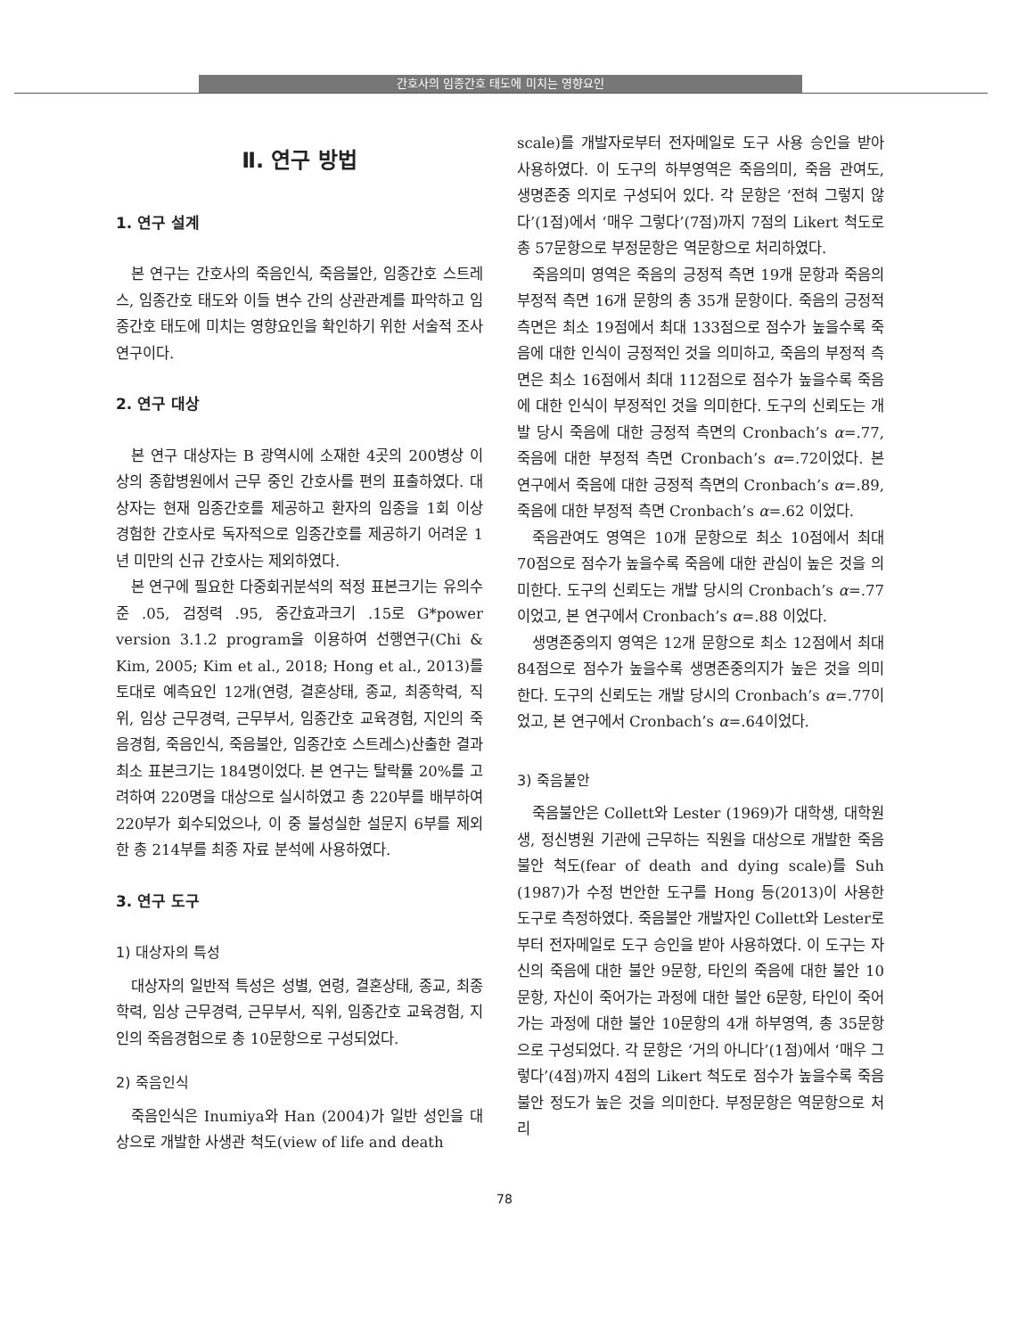간호사의 임종간호 태도에 미치는 영향요인
Ⅱ. 연구 방법
1. 연구 설계
본 연구는 간호사의 죽음인식, 죽음불안, 임종간호 스트레스, 임종간호 태도와 이들 변수 간의 상관관계를 파악하고 임종간호 태도에 미치는 영향요인을 확인하기 위한 서술적 조사연구이다.
2. 연구 대상
본 연구 대상자는 B 광역시에 소재한 4곳의 200병상 이상의 종합병원에서 근무 중인 간호사를 편의 표출하였다. 대상자는 현재 임종간호를 제공하고 환자의 임종을 1회 이상 경험한 간호사로 독자적으로 임종간호를 제공하기 어려운 1년 미만의 신규 간호사는 제외하였다.
본 연구에 필요한 다중회귀분석의 적정 표본크기는 유의수준 .05, 검정력 .95, 중간효과크기 .15로 G*power version 3.1.2 program을 이용하여 선행연구(Chi & Kim, 2005; Kim et al., 2018; Hong et al., 2013)를 토대로 예측요인 12개(연령, 결혼상태, 종교, 최종학력, 직위, 임상 근무경력, 근무부서, 임종간호 교육경험, 지인의 죽음경험, 죽음인식, 죽음불안, 임종간호 스트레스)산출한 결과 최소 표본크기는 184명이었다. 본 연구는 탈락률 20%를 고려하여 220명을 대상으로 실시하였고 총 220부를 배부하여 220부가 회수되었으나, 이 중 불성실한 설문지 6부를 제외한 총 214부를 최종 자료 분석에 사용하였다.
3. 연구 도구
1) 대상자의 특성
대상자의 일반적 특성은 성별, 연령, 결혼상태, 종교, 최종학력, 임상 근무경력, 근무부서, 직위, 임종간호 교육경험, 지인의 죽음경험으로 총 10문항으로 구성되었다.
2) 죽음인식
죽음인식은 Inumiya와 Han (2004)가 일반 성인을 대상으로 개발한 사생관 척도(view of life and death
scale)를 개발자로부터 전자메일로 도구 사용 승인을 받아 사용하였다. 이 도구의 하부영역은 죽음의미, 죽음 관여도, 생명존중 의지로 구성되어 있다. 각 문항은 ‘전혀 그렇지 않다’(1점)에서 ‘매우 그렇다’(7점)까지 7점의 Likert 척도로 총 57문항으로 부정문항은 역문항으로 처리하였다.
죽음의미 영역은 죽음의 긍정적 측면 19개 문항과 죽음의 부정적 측면 16개 문항의 총 35개 문항이다. 죽음의 긍정적 측면은 최소 19점에서 최대 133점으로 점수가 높을수록 죽음에 대한 인식이 긍정적인 것을 의미하고, 죽음의 부정적 측면은 최소 16점에서 최대 112점으로 점수가 높을수록 죽음에 대한 인식이 부정적인 것을 의미한다. 도구의 신뢰도는 개발 당시 죽음에 대한 긍정적 측면의 Cronbach’s α=.77, 죽음에 대한 부정적 측면 Cronbach’s α=.72이었다. 본 연구에서 죽음에 대한 긍정적 측면의 Cronbach’s α=.89, 죽음에 대한 부정적 측면 Cronbach’s α=.62 이었다.
죽음관여도 영역은 10개 문항으로 최소 10점에서 최대 70점으로 점수가 높을수록 죽음에 대한 관심이 높은 것을 의미한다. 도구의 신뢰도는 개발 당시의 Cronbach’s α=.77이었고, 본 연구에서 Cronbach’s α=.88 이었다.
생명존중의지 영역은 12개 문항으로 최소 12점에서 최대 84점으로 점수가 높을수록 생명존중의지가 높은 것을 의미한다. 도구의 신뢰도는 개발 당시의 Cronbach’s α=.77이었고, 본 연구에서 Cronbach’s α=.64이었다.
3) 죽음불안
죽음불안은 Collett와 Lester (1969)가 대학생, 대학원생, 정신병원 기관에 근무하는 직원을 대상으로 개발한 죽음불안 척도(fear of death and dying scale)를 Suh (1987)가 수정 번안한 도구를 Hong 등(2013)이 사용한 도구로 측정하였다. 죽음불안 개발자인 Collett와 Lester로부터 전자메일로 도구 승인을 받아 사용하였다. 이 도구는 자신의 죽음에 대한 불안 9문항, 타인의 죽음에 대한 불안 10문항, 자신이 죽어가는 과정에 대한 불안 6문항, 타인이 죽어가는 과정에 대한 불안 10문항의 4개 하부영역, 총 35문항으로 구성되었다. 각 문항은 ‘거의 아니다’(1점)에서 ‘매우 그렇다’(4점)까지 4점의 Likert 척도로 점수가 높을수록 죽음불안 정도가 높은 것을 의미한다. 부정문항은 역문항으로 처리
78